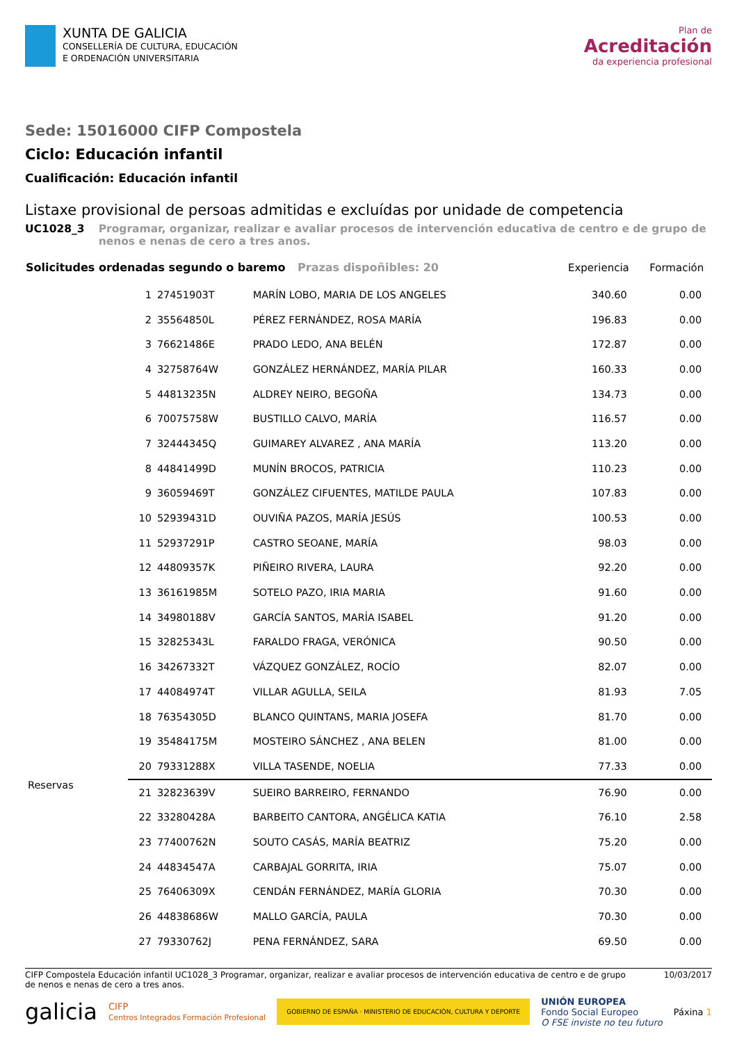XUNTA DE GALICIA
CONSELLERÍA DE CULTURA, EDUCACIÓN
E ORDENACIÓN UNIVERSITARIA
Plan de
Acreditación
da experiencia profesional
Sede: 15016000 CIFP Compostela
Ciclo: Educación infantil
Cualificación: Educación infantil
Listaxe provisional de persoas admitidas e excluídas por unidade de competencia
UC1028_3 Programar, organizar, realizar e avaliar procesos de intervención educativa de centro e de grupo de nenos e nenas de cero a tres anos.
| Solicitudes ordenadas segundo o baremo Prazas dispoñibles: 20 | | | | Experiencia | Formación | |
| --- | --- | --- | --- | --- | --- | --- |
| | 1 | 27451903T | MARÍN LOBO, MARIA DE LOS ANGELES | 340.60 | 0.00 | |
| | 2 | 35564850L | PÉREZ FERNÁNDEZ, ROSA MARÍA | 196.83 | 0.00 | |
| | 3 | 76621486E | PRADO LEDO, ANA BELÉN | 172.87 | 0.00 | |
| | 4 | 32758764W | GONZÁLEZ HERNÁNDEZ, MARÍA PILAR | 160.33 | 0.00 | |
| | 5 | 44813235N | ALDREY NEIRO, BEGOÑA | 134.73 | 0.00 | |
| | 6 | 70075758W | BUSTILLO CALVO, MARÍA | 116.57 | 0.00 | |
| | 7 | 32444345Q | GUIMAREY ALVAREZ , ANA MARÍA | 113.20 | 0.00 | |
| | 8 | 44841499D | MUNÍN BROCOS, PATRICIA | 110.23 | 0.00 | |
| | 9 | 36059469T | GONZÁLEZ CIFUENTES, MATILDE PAULA | 107.83 | 0.00 | |
| | 10 | 52939431D | OUVIÑA PAZOS, MARÍA JESÚS | 100.53 | 0.00 | |
| | 11 | 52937291P | CASTRO SEOANE, MARÍA | 98.03 | 0.00 | |
| | 12 | 44809357K | PIÑEIRO RIVERA, LAURA | 92.20 | 0.00 | |
| | 13 | 36161985M | SOTELO PAZO, IRIA MARIA | 91.60 | 0.00 | |
| | 14 | 34980188V | GARCÍA SANTOS, MARÍA ISABEL | 91.20 | 0.00 | |
| | 15 | 32825343L | FARALDO FRAGA, VERÓNICA | 90.50 | 0.00 | |
| | 16 | 34267332T | VÁZQUEZ GONZÁLEZ, ROCÍO | 82.07 | 0.00 | |
| | 17 | 44084974T | VILLAR AGULLA, SEILA | 81.93 | 7.05 | |
| | 18 | 76354305D | BLANCO QUINTANS, MARIA JOSEFA | 81.70 | 0.00 | |
| | 19 | 35484175M | MOSTEIRO SÁNCHEZ , ANA BELEN | 81.00 | 0.00 | |
| | 20 | 79331288X | VILLA TASENDE, NOELIA | 77.33 | 0.00 | |
| Reservas | 21 | 32823639V | SUEIRO BARREIRO, FERNANDO | 76.90 | 0.00 | |
| | 22 | 33280428A | BARBEITO CANTORA, ANGÉLICA KATIA | 76.10 | 2.58 | |
| | 23 | 77400762N | SOUTO CASÁS, MARÍA BEATRIZ | 75.20 | 0.00 | |
| | 24 | 44834547A | CARBAJAL GORRITA, IRIA | 75.07 | 0.00 | |
| | 25 | 76406309X | CENDÁN FERNÁNDEZ, MARÍA GLORIA | 70.30 | 0.00 | |
| | 26 | 44838686W | MALLO GARCÍA, PAULA | 70.30 | 0.00 | |
| | 27 | 79330762J | PENA FERNÁNDEZ, SARA | 69.50 | 0.00 | |
CIFP Compostela Educación infantil UC1028_3 Programar, organizar, realizar e avaliar procesos de intervención educativa de centro e de grupo de nenos e nenas de cero a tres anos. 10/03/2017
galicia CIFP
Centros Integrados Formación Profesional GOBIERNO DE ESPAÑA · MINISTERIO DE EDUCACIÓN, CULTURA Y DEPORTE UNIÓN EUROPEA
Fondo Social Europeo
O FSE inviste no teu futuro Páxina 1